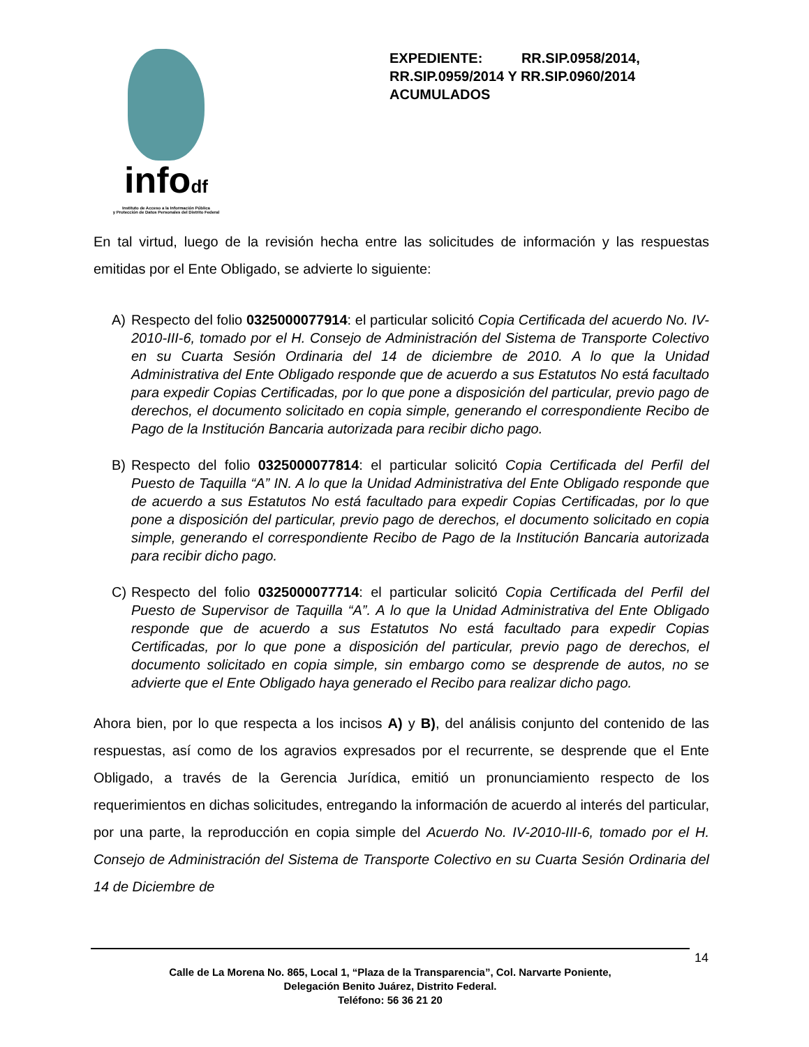infodf
Instituto de Acceso a la Información Pública
y Protección de Datos Personales del Distrito Federal
EXPEDIENTE: RR.SIP.0958/2014, RR.SIP.0959/2014 Y RR.SIP.0960/2014 ACUMULADOS
En tal virtud, luego de la revisión hecha entre las solicitudes de información y las respuestas emitidas por el Ente Obligado, se advierte lo siguiente:
A) Respecto del folio 0325000077914: el particular solicitó Copia Certificada del acuerdo No. IV-2010-III-6, tomado por el H. Consejo de Administración del Sistema de Transporte Colectivo en su Cuarta Sesión Ordinaria del 14 de diciembre de 2010. A lo que la Unidad Administrativa del Ente Obligado responde que de acuerdo a sus Estatutos No está facultado para expedir Copias Certificadas, por lo que pone a disposición del particular, previo pago de derechos, el documento solicitado en copia simple, generando el correspondiente Recibo de Pago de la Institución Bancaria autorizada para recibir dicho pago.
B) Respecto del folio 0325000077814: el particular solicitó Copia Certificada del Perfil del Puesto de Taquilla “A” IN. A lo que la Unidad Administrativa del Ente Obligado responde que de acuerdo a sus Estatutos No está facultado para expedir Copias Certificadas, por lo que pone a disposición del particular, previo pago de derechos, el documento solicitado en copia simple, generando el correspondiente Recibo de Pago de la Institución Bancaria autorizada para recibir dicho pago.
C) Respecto del folio 0325000077714: el particular solicitó Copia Certificada del Perfil del Puesto de Supervisor de Taquilla “A”. A lo que la Unidad Administrativa del Ente Obligado responde que de acuerdo a sus Estatutos No está facultado para expedir Copias Certificadas, por lo que pone a disposición del particular, previo pago de derechos, el documento solicitado en copia simple, sin embargo como se desprende de autos, no se advierte que el Ente Obligado haya generado el Recibo para realizar dicho pago.
Ahora bien, por lo que respecta a los incisos A) y B), del análisis conjunto del contenido de las respuestas, así como de los agravios expresados por el recurrente, se desprende que el Ente Obligado, a través de la Gerencia Jurídica, emitió un pronunciamiento respecto de los requerimientos en dichas solicitudes, entregando la información de acuerdo al interés del particular, por una parte, la reproducción en copia simple del Acuerdo No. IV-2010-III-6, tomado por el H. Consejo de Administración del Sistema de Transporte Colectivo en su Cuarta Sesión Ordinaria del 14 de Diciembre de
14
Calle de La Morena No. 865, Local 1, “Plaza de la Transparencia”, Col. Narvarte Poniente,
Delegación Benito Juárez, Distrito Federal.
Teléfono: 56 36 21 20